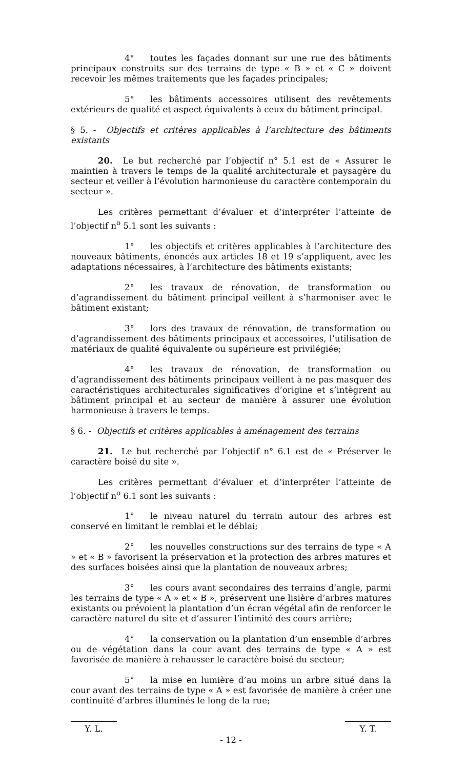4° toutes les façades donnant sur une rue des bâtiments principaux construits sur des terrains de type « B » et « C » doivent recevoir les mêmes traitements que les façades principales;
5° les bâtiments accessoires utilisent des revêtements extérieurs de qualité et aspect équivalents à ceux du bâtiment principal.
§ 5. - Objectifs et critères applicables à l’architecture des bâtiments existants
20. Le but recherché par l’objectif n° 5.1 est de « Assurer le maintien à travers le temps de la qualité architecturale et paysagère du secteur et veiller à l’évolution harmonieuse du caractère contemporain du secteur ».
Les critères permettant d’évaluer et d’interpréter l’atteinte de l’objectif n<sup>o</sup> 5.1 sont les suivants :
1° les objectifs et critères applicables à l’architecture des nouveaux bâtiments, énoncés aux articles 18 et 19 s’appliquent, avec les adaptations nécessaires, à l’architecture des bâtiments existants;
2° les travaux de rénovation, de transformation ou d’agrandissement du bâtiment principal veillent à s’harmoniser avec le bâtiment existant;
3° lors des travaux de rénovation, de transformation ou d’agrandissement des bâtiments principaux et accessoires, l’utilisation de matériaux de qualité équivalente ou supérieure est privilégiée;
4° les travaux de rénovation, de transformation ou d’agrandissement des bâtiments principaux veillent à ne pas masquer des caractéristiques architecturales significatives d’origine et s’intègrent au bâtiment principal et au secteur de manière à assurer une évolution harmonieuse à travers le temps.
§ 6. - Objectifs et critères applicables à aménagement des terrains
21. Le but recherché par l’objectif n° 6.1 est de « Préserver le caractère boisé du site ».
Les critères permettant d’évaluer et d’interpréter l’atteinte de l’objectif n<sup>o</sup> 6.1 sont les suivants :
1° le niveau naturel du terrain autour des arbres est conservé en limitant le remblai et le déblai;
2° les nouvelles constructions sur des terrains de type « A » et « B » favorisent la préservation et la protection des arbres matures et des surfaces boisées ainsi que la plantation de nouveaux arbres;
3° les cours avant secondaires des terrains d’angle, parmi les terrains de type « A » et « B », préservent une lisière d’arbres matures existants ou prévoient la plantation d’un écran végétal afin de renforcer le caractère naturel du site et d’assurer l’intimité des cours arrière;
4° la conservation ou la plantation d’un ensemble d’arbres ou de végétation dans la cour avant des terrains de type « A » est favorisée de manière à rehausser le caractère boisé du secteur;
5° la mise en lumière d’au moins un arbre situé dans la cour avant des terrains de type « A » est favorisée de manière à créer une continuité d’arbres illuminés le long de la rue;
Y. L. Y. T.
- 12 -